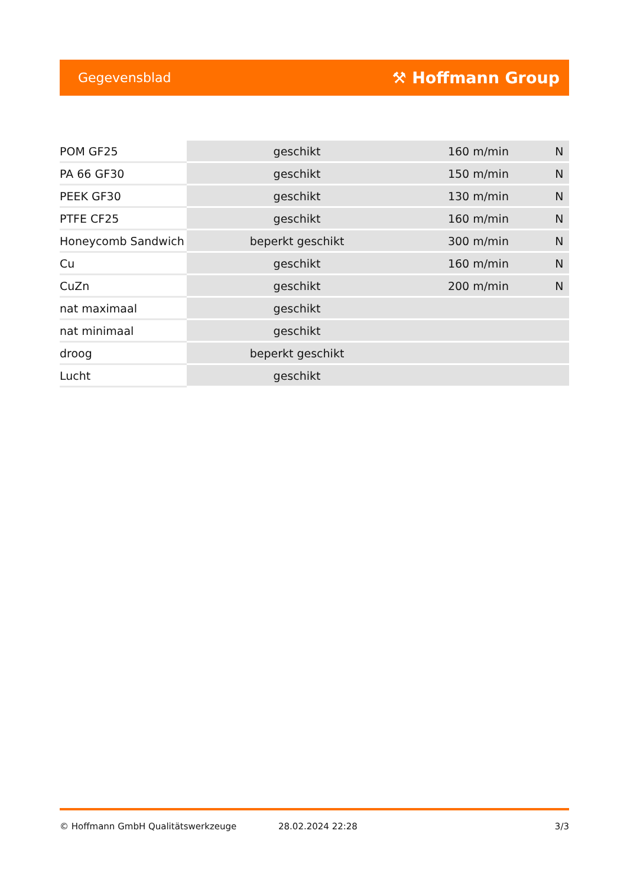Gegevensblad ⚒ Hoffmann Group
| POM GF25 | geschikt | 160 m/min | N |
| PA 66 GF30 | geschikt | 150 m/min | N |
| PEEK GF30 | geschikt | 130 m/min | N |
| PTFE CF25 | geschikt | 160 m/min | N |
| Honeycomb Sandwich | beperkt geschikt | 300 m/min | N |
| Cu | geschikt | 160 m/min | N |
| CuZn | geschikt | 200 m/min | N |
| nat maximaal | geschikt | | |
| nat minimaal | geschikt | | |
| droog | beperkt geschikt | | |
| Lucht | geschikt | | |
© Hoffmann GmbH Qualitätswerkzeuge 28.02.2024 22:28 3/3